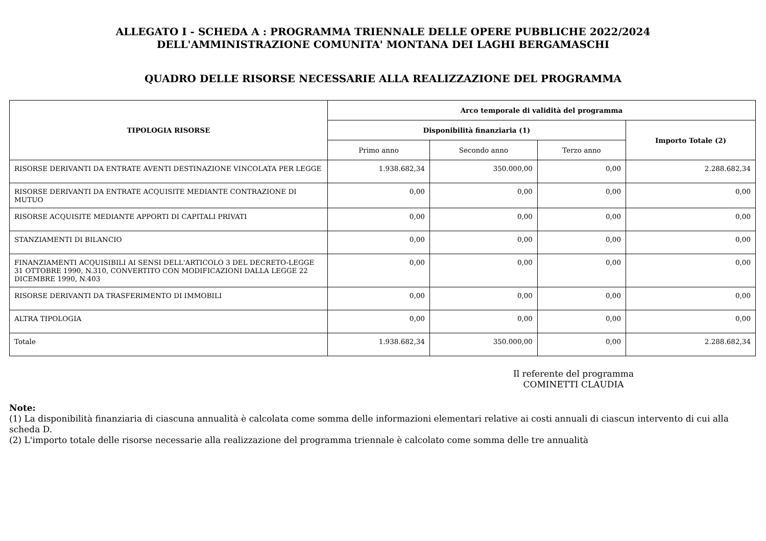ALLEGATO I - SCHEDA A : PROGRAMMA TRIENNALE DELLE OPERE PUBBLICHE 2022/2024
DELL'AMMINISTRAZIONE COMUNITA' MONTANA DEI LAGHI BERGAMASCHI
QUADRO DELLE RISORSE NECESSARIE ALLA REALIZZAZIONE DEL PROGRAMMA
| TIPOLOGIA RISORSE | Arco temporale di validità del programma | | | |
| --- | --- | --- | --- | --- |
| | Disponibilità finanziaria (1) | | | Importo Totale (2) |
| | Primo anno | Secondo anno | Terzo anno | |
| RISORSE DERIVANTI DA ENTRATE AVENTI DESTINAZIONE VINCOLATA PER LEGGE | 1.938.682,34 | 350.000,00 | 0,00 | 2.288.682,34 |
| RISORSE DERIVANTI DA ENTRATE ACQUISITE MEDIANTE CONTRAZIONE DI MUTUO | 0,00 | 0,00 | 0,00 | 0,00 |
| RISORSE ACQUISITE MEDIANTE APPORTI DI CAPITALI PRIVATI | 0,00 | 0,00 | 0,00 | 0,00 |
| STANZIAMENTI DI BILANCIO | 0,00 | 0,00 | 0,00 | 0,00 |
| FINANZIAMENTI ACQUISIBILI AI SENSI DELL'ARTICOLO 3 DEL DECRETO-LEGGE 31 OTTOBRE 1990, N.310, CONVERTITO CON MODIFICAZIONI DALLA LEGGE 22 DICEMBRE 1990, N.403 | 0,00 | 0,00 | 0,00 | 0,00 |
| RISORSE DERIVANTI DA TRASFERIMENTO DI IMMOBILI | 0,00 | 0,00 | 0,00 | 0,00 |
| ALTRA TIPOLOGIA | 0,00 | 0,00 | 0,00 | 0,00 |
| Totale | 1.938.682,34 | 350.000,00 | 0,00 | 2.288.682,34 |
Il referente del programma
COMINETTI CLAUDIA
Note:
(1) La disponibilità finanziaria di ciascuna annualità è calcolata come somma delle informazioni elementari relative ai costi annuali di ciascun intervento di cui alla scheda D.
(2) L'importo totale delle risorse necessarie alla realizzazione del programma triennale è calcolato come somma delle tre annualità